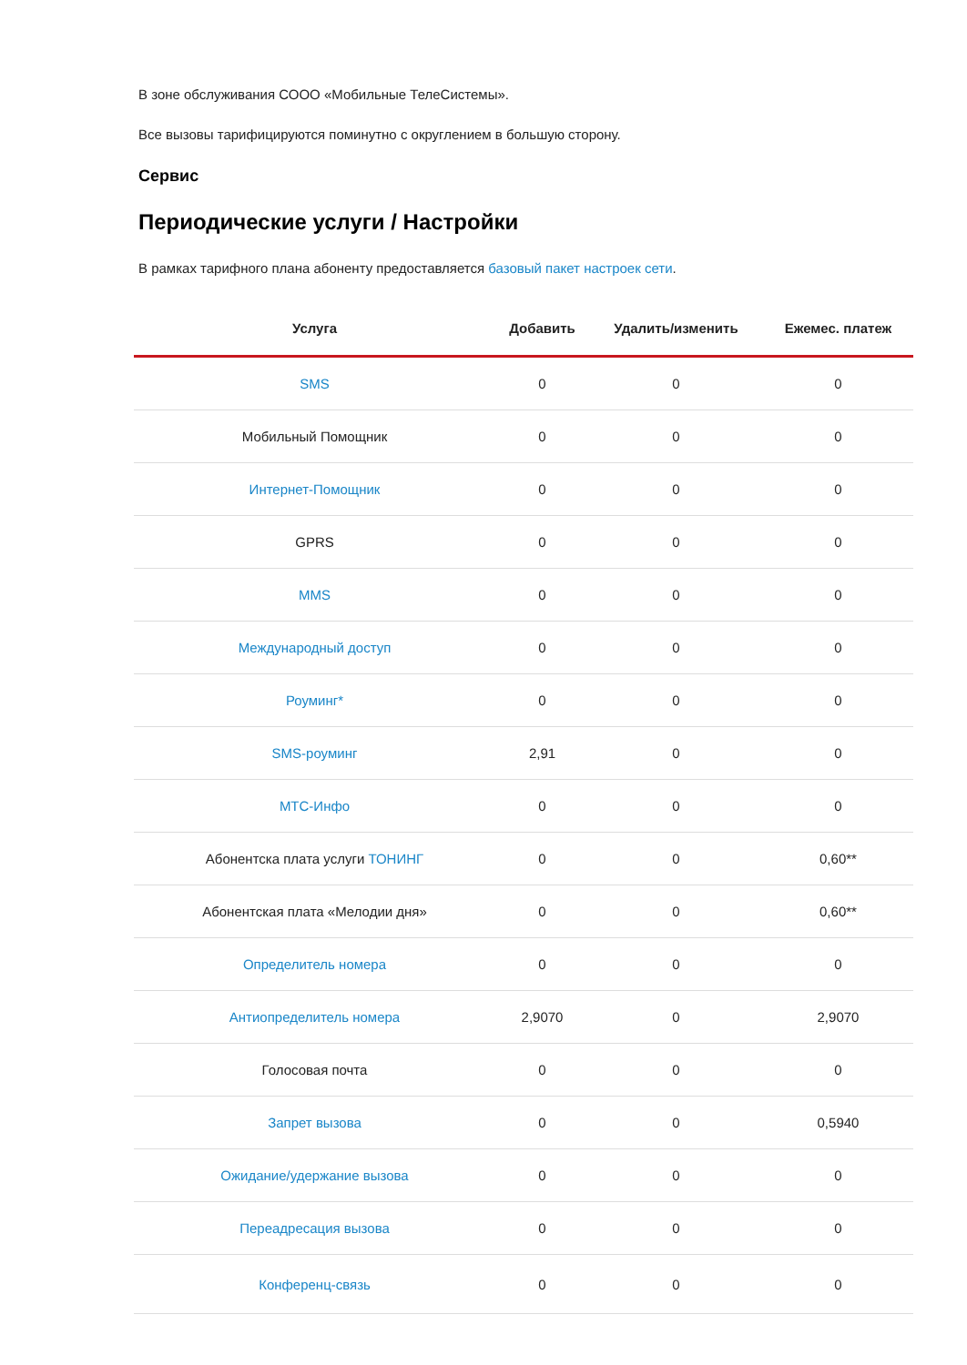В зоне обслуживания СООО «Мобильные ТелеСистемы».
Все вызовы тарифицируются поминутно с округлением в большую сторону.
Сервис
Периодические услуги / Настройки
В рамках тарифного плана абоненту предоставляется базовый пакет настроек сети.
| Услуга | Добавить | Удалить/изменить | Ежемес. платеж |
| --- | --- | --- | --- |
| SMS | 0 | 0 | 0 |
| Мобильный Помощник | 0 | 0 | 0 |
| Интернет-Помощник | 0 | 0 | 0 |
| GPRS | 0 | 0 | 0 |
| MMS | 0 | 0 | 0 |
| Международный доступ | 0 | 0 | 0 |
| Роуминг* | 0 | 0 | 0 |
| SMS-роуминг | 2,91 | 0 | 0 |
| МТС-Инфо | 0 | 0 | 0 |
| Абонентска плата услуги ТОНИНГ | 0 | 0 | 0,60** |
| Абонентская плата «Мелодии дня» | 0 | 0 | 0,60** |
| Определитель номера | 0 | 0 | 0 |
| Антиопределитель номера | 2,9070 | 0 | 2,9070 |
| Голосовая почта | 0 | 0 | 0 |
| Запрет вызова | 0 | 0 | 0,5940 |
| Ожидание/удержание вызова | 0 | 0 | 0 |
| Переадресация вызова | 0 | 0 | 0 |
| Конференц-связь | 0 | 0 | 0 |